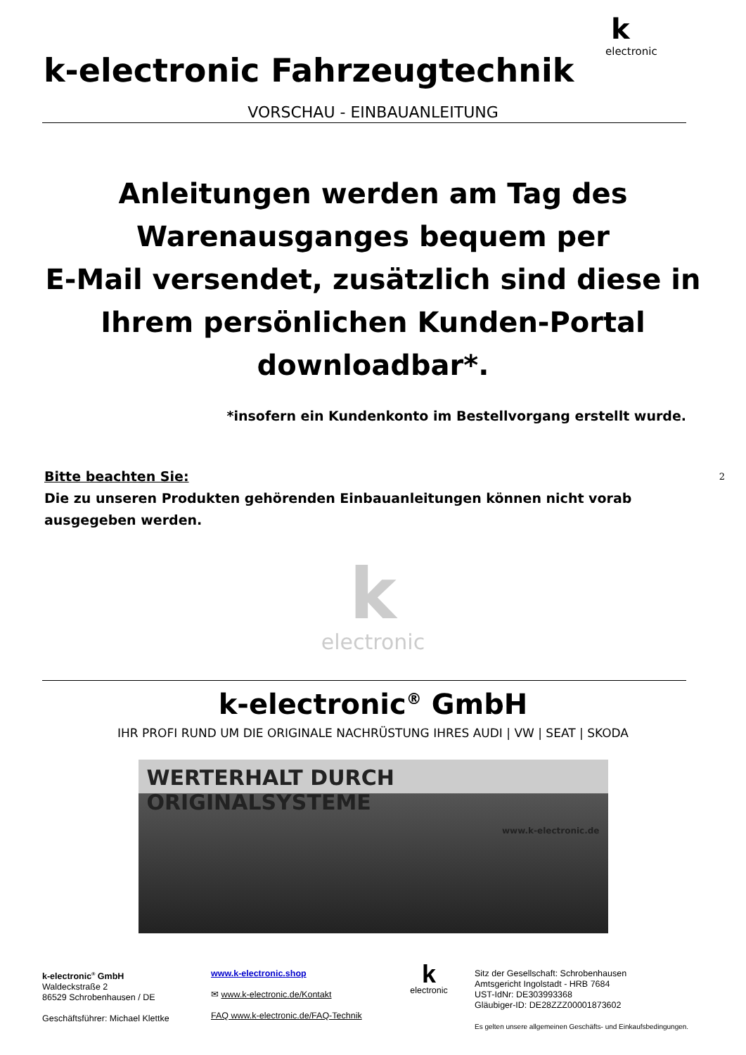k-electronic Fahrzeugtechnik
k
electronic
VORSCHAU - EINBAUANLEITUNG
Anleitungen werden am Tag des
Warenausganges bequem per
E-Mail versendet, zusätzlich sind diese in
Ihrem persönlichen Kunden-Portal
downloadbar*.
*insofern ein Kundenkonto im Bestellvorgang erstellt wurde.
Bitte beachten Sie:
Die zu unseren Produkten gehörenden Einbauanleitungen können nicht vorab
ausgegeben werden.
2
k
electronic
k-electronic<sup>®</sup> GmbH
IHR PROFI RUND UM DIE ORIGINALE NACHRÜSTUNG IHRES AUDI | VW | SEAT | SKODA
WERTERHALT DURCH ORIGINALSYSTEME
www.k-electronic.de
k-electronic<sup>®</sup> GmbH
Waldeckstraße 2
86529 Schrobenhausen / DE
Geschäftsführer: Michael Klettke
www.k-electronic.shop
✉ www.k-electronic.de/Kontakt
FAQ www.k-electronic.de/FAQ-Technik
k
electronic
Sitz der Gesellschaft: Schrobenhausen
Amtsgericht Ingolstadt - HRB 7684
UST-IdNr: DE303993368
Gläubiger-ID: DE28ZZZ00001873602
Es gelten unsere allgemeinen Geschäfts- und Einkaufsbedingungen.